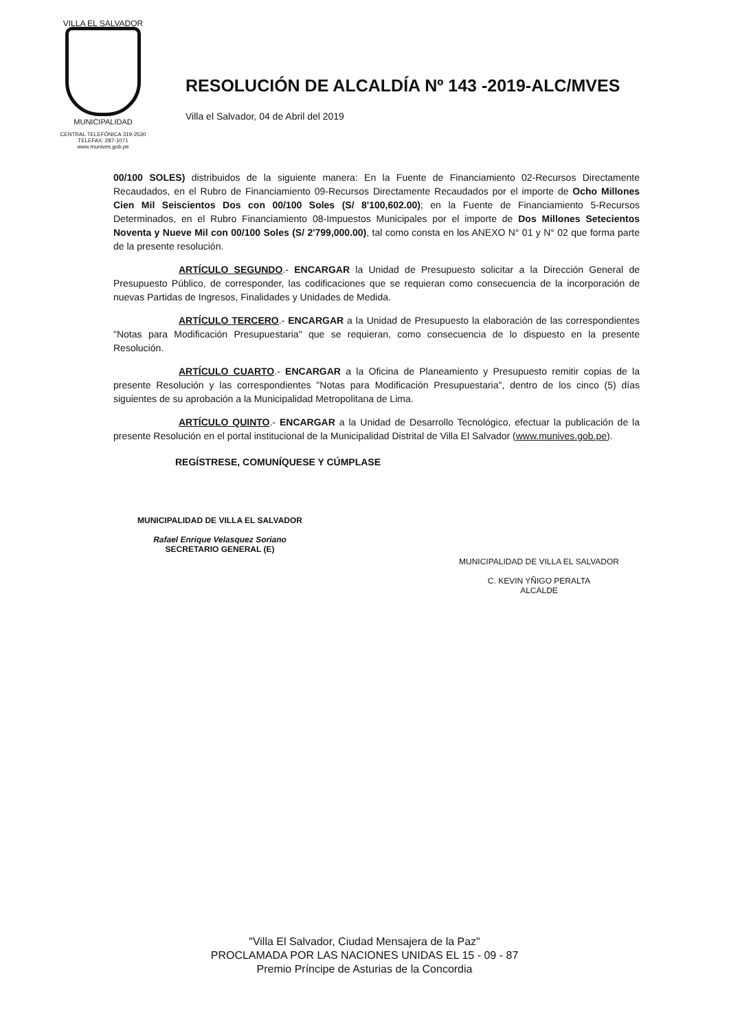VILLA EL SALVADOR
MUNICIPALIDAD
CENTRAL TELEFÓNICA 319-2530
TELEFAX: 287-1071
www.munives.gob.pe
RESOLUCIÓN DE ALCALDÍA Nº 143 -2019-ALC/MVES
Villa el Salvador, 04 de Abril del 2019
00/100 SOLES) distribuidos de la siguiente manera: En la Fuente de Financiamiento 02-Recursos Directamente Recaudados, en el Rubro de Financiamiento 09-Recursos Directamente Recaudados por el importe de Ocho Millones Cien Mil Seiscientos Dos con 00/100 Soles (S/ 8'100,602.00); en la Fuente de Financiamiento 5-Recursos Determinados, en el Rubro Financiamiento 08-Impuestos Municipales por el importe de Dos Millones Setecientos Noventa y Nueve Mil con 00/100 Soles (S/ 2'799,000.00), tal como consta en los ANEXO N° 01 y N° 02 que forma parte de la presente resolución.
ARTÍCULO SEGUNDO.- ENCARGAR la Unidad de Presupuesto solicitar a la Dirección General de Presupuesto Público, de corresponder, las codificaciones que se requieran como consecuencia de la incorporación de nuevas Partidas de Ingresos, Finalidades y Unidades de Medida.
ARTÍCULO TERCERO.- ENCARGAR a la Unidad de Presupuesto la elaboración de las correspondientes "Notas para Modificación Presupuestaria" que se requieran, como consecuencia de lo dispuesto en la presente Resolución.
ARTÍCULO CUARTO.- ENCARGAR a la Oficina de Planeamiento y Presupuesto remitir copias de la presente Resolución y las correspondientes "Notas para Modificación Presupuestaria", dentro de los cinco (5) días siguientes de su aprobación a la Municipalidad Metropolitana de Lima.
ARTÍCULO QUINTO.- ENCARGAR a la Unidad de Desarrollo Tecnológico, efectuar la publicación de la presente Resolución en el portal institucional de la Municipalidad Distrital de Villa El Salvador (www.munives.gob.pe).
REGÍSTRESE, COMUNÍQUESE Y CÚMPLASE
MUNICIPALIDAD DE VILLA EL SALVADOR
Rafael Enrique Velasquez Soriano
SECRETARIO GENERAL (E)
MUNICIPALIDAD DE VILLA EL SALVADOR
C. KEVIN YÑIGO PERALTA
ALCALDE
"Villa El Salvador, Ciudad Mensajera de la Paz"
PROCLAMADA POR LAS NACIONES UNIDAS EL 15 - 09 - 87
Premio Príncipe de Asturias de la Concordia